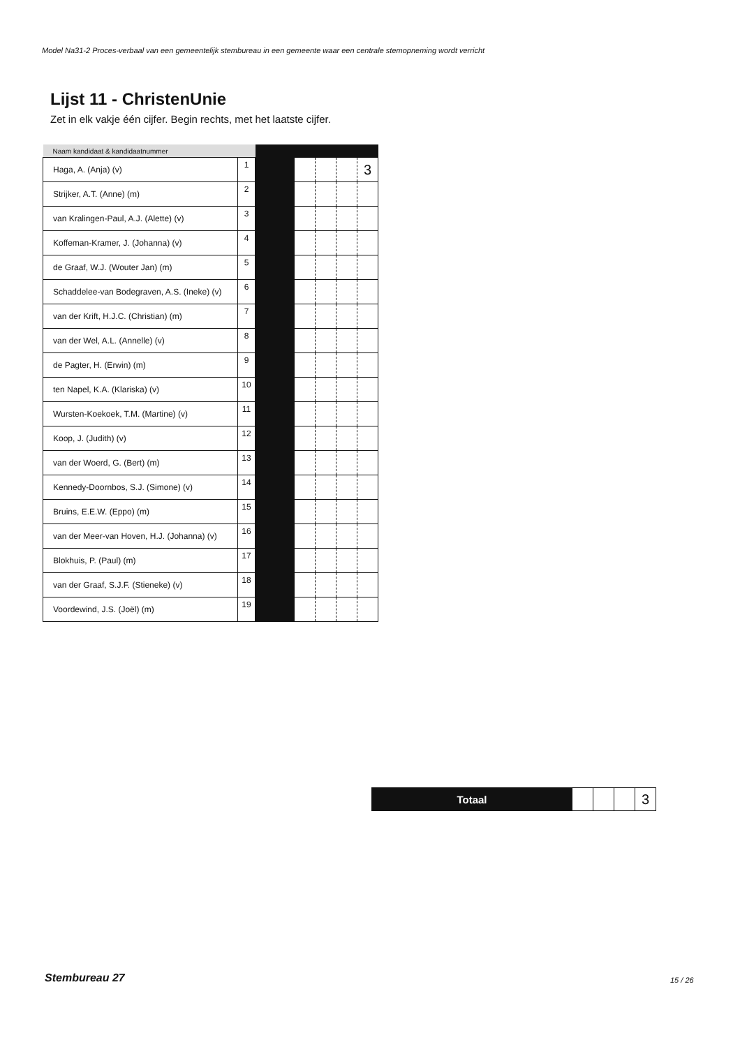Model Na31-2 Proces-verbaal van een gemeentelijk stembureau in een gemeente waar een centrale stemopneming wordt verricht
Lijst 11 - ChristenUnie
Zet in elk vakje één cijfer. Begin rechts, met het laatste cijfer.
| Naam kandidaat & kandidaatnummer | | | | | | |
| --- | --- | --- | --- | --- | --- | --- |
| Haga, A. (Anja) (v) | 1 | | | | | 3 |
| Strijker, A.T. (Anne) (m) | 2 | | | | | |
| van Kralingen-Paul, A.J. (Alette) (v) | 3 | | | | | |
| Koffeman-Kramer, J. (Johanna) (v) | 4 | | | | | |
| de Graaf, W.J. (Wouter Jan) (m) | 5 | | | | | |
| Schaddelee-van Bodegraven, A.S. (Ineke) (v) | 6 | | | | | |
| van der Krift, H.J.C. (Christian) (m) | 7 | | | | | |
| van der Wel, A.L. (Annelle) (v) | 8 | | | | | |
| de Pagter, H. (Erwin) (m) | 9 | | | | | |
| ten Napel, K.A. (Klariska) (v) | 10 | | | | | |
| Wursten-Koekoek, T.M. (Martine) (v) | 11 | | | | | |
| Koop, J. (Judith) (v) | 12 | | | | | |
| van der Woerd, G. (Bert) (m) | 13 | | | | | |
| Kennedy-Doornbos, S.J. (Simone) (v) | 14 | | | | | |
| Bruins, E.E.W. (Eppo) (m) | 15 | | | | | |
| van der Meer-van Hoven, H.J. (Johanna) (v) | 16 | | | | | |
| Blokhuis, P. (Paul) (m) | 17 | | | | | |
| van der Graaf, S.J.F. (Stieneke) (v) | 18 | | | | | |
| Voordewind, J.S. (Joël) (m) | 19 | | | | | |
| Totaal | | | | 3 |
Stembureau 27 15 / 26